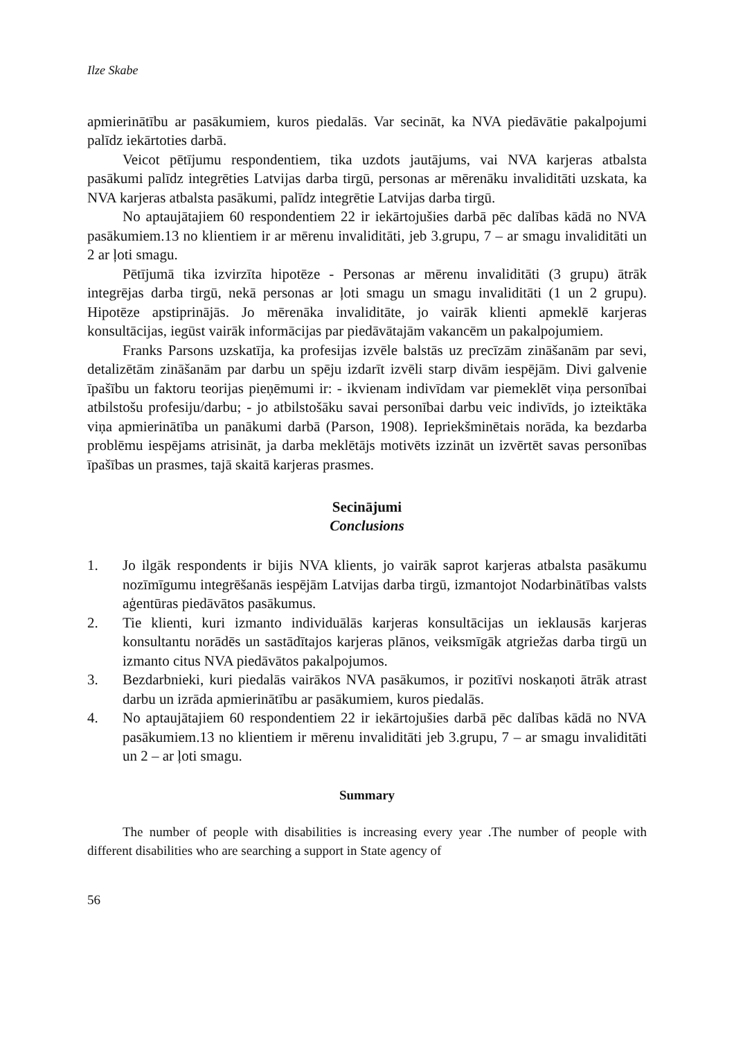Ilze Skabe
apmierinātību ar pasākumiem, kuros piedalās. Var secināt, ka NVA piedāvātie pakalpojumi palīdz iekārtoties darbā.
Veicot pētījumu respondentiem, tika uzdots jautājums, vai NVA karjeras atbalsta pasākumi palīdz integrēties Latvijas darba tirgū, personas ar mērenāku invaliditāti uzskata, ka NVA karjeras atbalsta pasākumi, palīdz integrētie Latvijas darba tirgū.
No aptaujātajiem 60 respondentiem 22 ir iekārtojušies darbā pēc dalības kādā no NVA pasākumiem.13 no klientiem ir ar mērenu invaliditāti, jeb 3.grupu, 7 – ar smagu invaliditāti un 2 ar ļoti smagu.
Pētījumā tika izvirzīta hipotēze - Personas ar mērenu invaliditāti (3 grupu) ātrāk integrējas darba tirgū, nekā personas ar ļoti smagu un smagu invaliditāti (1 un 2 grupu). Hipotēze apstiprinājās. Jo mērenāka invaliditāte, jo vairāk klienti apmeklē karjeras konsultācijas, iegūst vairāk informācijas par piedāvātajām vakancēm un pakalpojumiem.
Franks Parsons uzskatīja, ka profesijas izvēle balstās uz precīzām zināšanām par sevi, detalizētām zināšanām par darbu un spēju izdarīt izvēli starp divām iespējām. Divi galvenie īpašību un faktoru teorijas pieņēmumi ir: - ikvienam indivīdam var piemeklēt viņa personībai atbilstošu profesiju/darbu; - jo atbilstošāku savai personībai darbu veic indivīds, jo izteiktāka viņa apmierinātība un panākumi darbā (Parson, 1908). Iepriekšminētais norāda, ka bezdarba problēmu iespējams atrisināt, ja darba meklētājs motivēts izzināt un izvērtēt savas personības īpašības un prasmes, tajā skaitā karjeras prasmes.
Secinājumi
Conclusions
1. Jo ilgāk respondents ir bijis NVA klients, jo vairāk saprot karjeras atbalsta pasākumu nozīmīgumu integrēšanās iespējām Latvijas darba tirgū, izmantojot Nodarbinātības valsts aģentūras piedāvātos pasākumus.
2. Tie klienti, kuri izmanto individuālās karjeras konsultācijas un ieklausās karjeras konsultantu norādēs un sastādītajos karjeras plānos, veiksmīgāk atgriežas darba tirgū un izmanto citus NVA piedāvātos pakalpojumos.
3. Bezdarbnieki, kuri piedalās vairākos NVA pasākumos, ir pozitīvi noskaņoti ātrāk atrast darbu un izrāda apmierinātību ar pasākumiem, kuros piedalās.
4. No aptaujātajiem 60 respondentiem 22 ir iekārtojušies darbā pēc dalības kādā no NVA pasākumiem.13 no klientiem ir mērenu invaliditāti jeb 3.grupu, 7 – ar smagu invaliditāti un 2 – ar ļoti smagu.
Summary
The number of people with disabilities is increasing every year .The number of people with different disabilities who are searching a support in State agency of
56